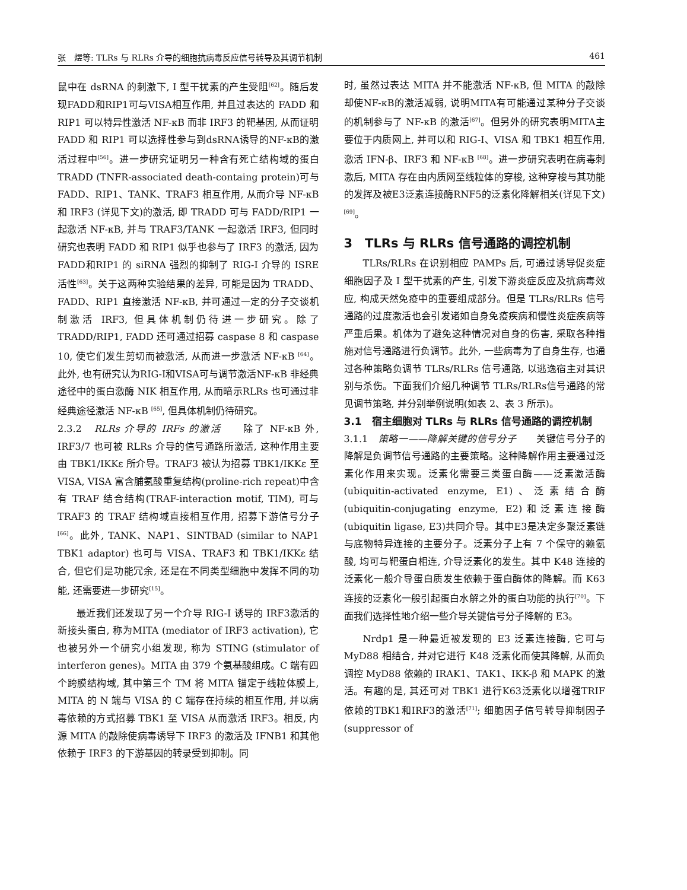张　煜等: TLRs 与 RLRs 介导的细胞抗病毒反应信号转导及其调节机制 461
鼠中在 dsRNA 的刺激下, I 型干扰素的产生受阻<sup>[62]</sup>。随后发现FADD和RIP1可与VISA相互作用, 并且过表达的 FADD 和 RIP1 可以特异性激活 NF-κB 而非 IRF3 的靶基因, 从而证明 FADD 和 RIP1 可以选择性参与到dsRNA诱导的NF-κB的激活过程中<sup>[56]</sup>。进一步研究证明另一种含有死亡结构域的蛋白 TRADD (TNFR-associated death-containg protein)可与FADD、RIP1、TANK、TRAF3 相互作用, 从而介导 NF-κB 和 IRF3 (详见下文)的激活, 即 TRADD 可与 FADD/RIP1 一起激活 NF-κB, 并与 TRAF3/TANK 一起激活 IRF3, 但同时研究也表明 FADD 和 RIP1 似乎也参与了 IRF3 的激活, 因为FADD和RIP1 的 siRNA 强烈的抑制了 RIG-I 介导的 ISRE 活性<sup>[63]</sup>。关于这两种实验结果的差异, 可能是因为 TRADD、FADD、RIP1 直接激活 NF-κB, 并可通过一定的分子交谈机制激活 IRF3, 但具体机制仍待进一步研究。除了 TRADD/RIP1, FADD 还可通过招募 caspase 8 和 caspase 10, 使它们发生剪切而被激活, 从而进一步激活 NF-κB <sup>[64]</sup>。此外, 也有研究认为RIG-I和VISA可与调节激活NF-κB 非经典途径中的蛋白激酶 NIK 相互作用, 从而暗示RLRs 也可通过非经典途径激活 NF-κB <sup>[65]</sup>, 但具体机制仍待研究。
2.3.2　RLRs 介导的 IRFs 的激活　　除了 NF-κB 外, IRF3/7 也可被 RLRs 介导的信号通路所激活, 这种作用主要由 TBK1/IKKε 所介导。TRAF3 被认为招募 TBK1/IKKε 至 VISA, VISA 富含脯氨酸重复结构(proline-rich repeat)中含有 TRAF 结合结构(TRAF-interaction motif, TIM), 可与 TRAF3 的 TRAF 结构域直接相互作用, 招募下游信号分子<sup>[66]</sup>。此外, TANK、NAP1、SINTBAD (similar to NAP1 TBK1 adaptor) 也可与 VISA、TRAF3 和 TBK1/IKKε 结合, 但它们是功能冗余, 还是在不同类型细胞中发挥不同的功能, 还需要进一步研究<sup>[15]</sup>。
最近我们还发现了另一个介导 RIG-I 诱导的 IRF3激活的新接头蛋白, 称为MITA (mediator of IRF3 activation), 它也被另外一个研究小组发现, 称为 STING (stimulator of interferon genes)。MITA 由 379 个氨基酸组成。C 端有四个跨膜结构域, 其中第三个 TM 将 MITA 锚定于线粒体膜上, MITA 的 N 端与 VISA 的 C 端存在持续的相互作用, 并以病毒依赖的方式招募 TBK1 至 VISA 从而激活 IRF3。相反, 内源 MITA 的敲除使病毒诱导下 IRF3 的激活及 IFNB1 和其他依赖于 IRF3 的下游基因的转录受到抑制。同
时, 虽然过表达 MITA 并不能激活 NF-κB, 但 MITA 的敲除却使NF-κB的激活减弱, 说明MITA有可能通过某种分子交谈的机制参与了 NF-κB 的激活<sup>[67]</sup>。但另外的研究表明MITA主要位于内质网上, 并可以和 RIG-I、VISA 和 TBK1 相互作用, 激活 IFN-β、IRF3 和 NF-κB <sup>[68]</sup>。进一步研究表明在病毒刺激后, MITA 存在由内质网至线粒体的穿梭, 这种穿梭与其功能的发挥及被E3泛素连接酶RNF5的泛素化降解相关(详见下文)<sup>[69]</sup>。
3　TLRs 与 RLRs 信号通路的调控机制
TLRs/RLRs 在识别相应 PAMPs 后, 可通过诱导促炎症细胞因子及 I 型干扰素的产生, 引发下游炎症反应及抗病毒效应, 构成天然免疫中的重要组成部分。但是 TLRs/RLRs 信号通路的过度激活也会引发诸如自身免疫疾病和慢性炎症疾病等严重后果。机体为了避免这种情况对自身的伤害, 采取各种措施对信号通路进行负调节。此外, 一些病毒为了自身生存, 也通过各种策略负调节 TLRs/RLRs 信号通路, 以逃逸宿主对其识别与杀伤。下面我们介绍几种调节 TLRs/RLRs信号通路的常见调节策略, 并分别举例说明(如表 2、表 3 所示)。
3.1　宿主细胞对 TLRs 与 RLRs 信号通路的调控机制
3.1.1　策略一——降解关键的信号分子　　关键信号分子的降解是负调节信号通路的主要策略。这种降解作用主要通过泛素化作用来实现。泛素化需要三类蛋白酶——泛素激活酶(ubiquitin-activated enzyme, E1)、泛素结合酶(ubiquitin-conjugating enzyme, E2)和泛素连接酶(ubiquitin ligase, E3)共同介导。其中E3是决定多聚泛素链与底物特异连接的主要分子。泛素分子上有 7 个保守的赖氨酸, 均可与靶蛋白相连, 介导泛素化的发生。其中 K48 连接的泛素化一般介导蛋白质发生依赖于蛋白酶体的降解。而 K63 连接的泛素化一般引起蛋白水解之外的蛋白功能的执行<sup>[70]</sup>。下面我们选择性地介绍一些介导关键信号分子降解的 E3。
Nrdp1 是一种最近被发现的 E3 泛素连接酶, 它可与 MyD88 相结合, 并对它进行 K48 泛素化而使其降解, 从而负调控 MyD88 依赖的 IRAK1、TAK1、IKK-β 和 MAPK 的激活。有趣的是, 其还可对 TBK1 进行K63泛素化以增强TRIF依赖的TBK1和IRF3的激活<sup>[71]</sup>; 细胞因子信号转导抑制因子(suppressor of